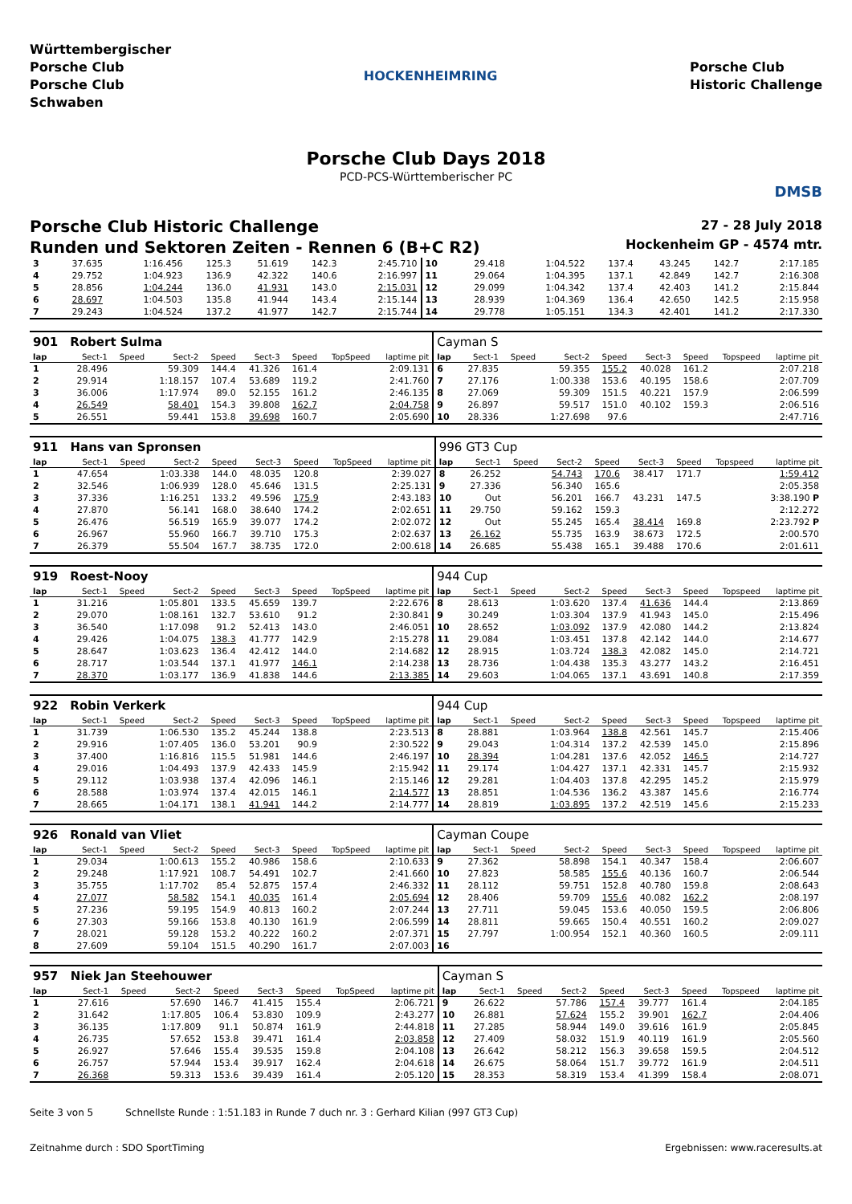Württembergischer
Porsche Club
Porsche Club
Schwaben
HOCKENHEIMRING
Porsche Club
Historic Challenge
Porsche Club Days 2018
PCD-PCS-Württemberischer PC
DMSB
Porsche Club Historic Challenge
Runden und Sektoren Zeiten - Rennen 6 (B+C R2)
27 - 28 July 2018
Hockenheim GP - 4574 mtr.
| 3 | 37.635 | | 1:16.456 | 125.3 | 51.619 | 142.3 | | 2:45.710 | 10 | 29.418 | | 1:04.522 | 137.4 | 43.245 | 142.7 | | 2:17.185 |
| 4 | 29.752 | | 1:04.923 | 136.9 | 42.322 | 140.6 | | 2:16.997 | 11 | 29.064 | | 1:04.395 | 137.1 | 42.849 | 142.7 | | 2:16.308 |
| 5 | 28.856 | | 1:04.244 | 136.0 | 41.931 | 143.0 | | 2:15.031 | 12 | 29.099 | | 1:04.342 | 137.4 | 42.403 | 141.2 | | 2:15.844 |
| 6 | 28.697 | | 1:04.503 | 135.8 | 41.944 | 143.4 | | 2:15.144 | 13 | 28.939 | | 1:04.369 | 136.4 | 42.650 | 142.5 | | 2:15.958 |
| 7 | 29.243 | | 1:04.524 | 137.2 | 41.977 | 142.7 | | 2:15.744 | 14 | 29.778 | | 1:05.151 | 134.3 | 42.401 | 141.2 | | 2:17.330 |
| 901 | Robert Sulma | | | | | | | | Cayman S | | | | | | | | |
| lap | Sect-1 | Speed | Sect-2 | Speed | Sect-3 | Speed | TopSpeed | laptime pit | lap | Sect-1 | Speed | Sect-2 | Speed | Sect-3 | Speed | Topspeed | laptime pit |
| 1 | 28.496 | | 59.309 | 144.4 | 41.326 | 161.4 | | 2:09.131 | 6 | 27.835 | | 59.355 | 155.2 | 40.028 | 161.2 | | 2:07.218 |
| 2 | 29.914 | | 1:18.157 | 107.4 | 53.689 | 119.2 | | 2:41.760 | 7 | 27.176 | | 1:00.338 | 153.6 | 40.195 | 158.6 | | 2:07.709 |
| 3 | 36.006 | | 1:17.974 | 89.0 | 52.155 | 161.2 | | 2:46.135 | 8 | 27.069 | | 59.309 | 151.5 | 40.221 | 157.9 | | 2:06.599 |
| 4 | 26.549 | | 58.401 | 154.3 | 39.808 | 162.7 | | 2:04.758 | 9 | 26.897 | | 59.517 | 151.0 | 40.102 | 159.3 | | 2:06.516 |
| 5 | 26.551 | | 59.441 | 153.8 | 39.698 | 160.7 | | 2:05.690 | 10 | 28.336 | | 1:27.698 | 97.6 | | | | 2:47.716 |
| 911 | Hans van Spronsen | | | | | | | | 996 GT3 Cup | | | | | | | | |
| lap | Sect-1 | Speed | Sect-2 | Speed | Sect-3 | Speed | TopSpeed | laptime pit | lap | Sect-1 | Speed | Sect-2 | Speed | Sect-3 | Speed | Topspeed | laptime pit |
| 1 | 47.654 | | 1:03.338 | 144.0 | 48.035 | 120.8 | | 2:39.027 | 8 | 26.252 | | 54.743 | 170.6 | 38.417 | 171.7 | | 1:59.412 |
| 2 | 32.546 | | 1:06.939 | 128.0 | 45.646 | 131.5 | | 2:25.131 | 9 | 27.336 | | 56.340 | 165.6 | | | | 2:05.358 |
| 3 | 37.336 | | 1:16.251 | 133.2 | 49.596 | 175.9 | | 2:43.183 | 10 | Out | | 56.201 | 166.7 | 43.231 | 147.5 | | 3:38.190 P |
| 4 | 27.870 | | 56.141 | 168.0 | 38.640 | 174.2 | | 2:02.651 | 11 | 29.750 | | 59.162 | 159.3 | | | | 2:12.272 |
| 5 | 26.476 | | 56.519 | 165.9 | 39.077 | 174.2 | | 2:02.072 | 12 | Out | | 55.245 | 165.4 | 38.414 | 169.8 | | 2:23.792 P |
| 6 | 26.967 | | 55.960 | 166.7 | 39.710 | 175.3 | | 2:02.637 | 13 | 26.162 | | 55.735 | 163.9 | 38.673 | 172.5 | | 2:00.570 |
| 7 | 26.379 | | 55.504 | 167.7 | 38.735 | 172.0 | | 2:00.618 | 14 | 26.685 | | 55.438 | 165.1 | 39.488 | 170.6 | | 2:01.611 |
| 919 | Roest-Nooy | | | | | | | | 944 Cup | | | | | | | | |
| lap | Sect-1 | Speed | Sect-2 | Speed | Sect-3 | Speed | TopSpeed | laptime pit | lap | Sect-1 | Speed | Sect-2 | Speed | Sect-3 | Speed | Topspeed | laptime pit |
| 1 | 31.216 | | 1:05.801 | 133.5 | 45.659 | 139.7 | | 2:22.676 | 8 | 28.613 | | 1:03.620 | 137.4 | 41.636 | 144.4 | | 2:13.869 |
| 2 | 29.070 | | 1:08.161 | 132.7 | 53.610 | 91.2 | | 2:30.841 | 9 | 30.249 | | 1:03.304 | 137.9 | 41.943 | 145.0 | | 2:15.496 |
| 3 | 36.540 | | 1:17.098 | 91.2 | 52.413 | 143.0 | | 2:46.051 | 10 | 28.652 | | 1:03.092 | 137.9 | 42.080 | 144.2 | | 2:13.824 |
| 4 | 29.426 | | 1:04.075 | 138.3 | 41.777 | 142.9 | | 2:15.278 | 11 | 29.084 | | 1:03.451 | 137.8 | 42.142 | 144.0 | | 2:14.677 |
| 5 | 28.647 | | 1:03.623 | 136.4 | 42.412 | 144.0 | | 2:14.682 | 12 | 28.915 | | 1:03.724 | 138.3 | 42.082 | 145.0 | | 2:14.721 |
| 6 | 28.717 | | 1:03.544 | 137.1 | 41.977 | 146.1 | | 2:14.238 | 13 | 28.736 | | 1:04.438 | 135.3 | 43.277 | 143.2 | | 2:16.451 |
| 7 | 28.370 | | 1:03.177 | 136.9 | 41.838 | 144.6 | | 2:13.385 | 14 | 29.603 | | 1:04.065 | 137.1 | 43.691 | 140.8 | | 2:17.359 |
| 922 | Robin Verkerk | | | | | | | | 944 Cup | | | | | | | | |
| lap | Sect-1 | Speed | Sect-2 | Speed | Sect-3 | Speed | TopSpeed | laptime pit | lap | Sect-1 | Speed | Sect-2 | Speed | Sect-3 | Speed | Topspeed | laptime pit |
| 1 | 31.739 | | 1:06.530 | 135.2 | 45.244 | 138.8 | | 2:23.513 | 8 | 28.881 | | 1:03.964 | 138.8 | 42.561 | 145.7 | | 2:15.406 |
| 2 | 29.916 | | 1:07.405 | 136.0 | 53.201 | 90.9 | | 2:30.522 | 9 | 29.043 | | 1:04.314 | 137.2 | 42.539 | 145.0 | | 2:15.896 |
| 3 | 37.400 | | 1:16.816 | 115.5 | 51.981 | 144.6 | | 2:46.197 | 10 | 28.394 | | 1:04.281 | 137.6 | 42.052 | 146.5 | | 2:14.727 |
| 4 | 29.016 | | 1:04.493 | 137.9 | 42.433 | 145.9 | | 2:15.942 | 11 | 29.174 | | 1:04.427 | 137.1 | 42.331 | 145.7 | | 2:15.932 |
| 5 | 29.112 | | 1:03.938 | 137.4 | 42.096 | 146.1 | | 2:15.146 | 12 | 29.281 | | 1:04.403 | 137.8 | 42.295 | 145.2 | | 2:15.979 |
| 6 | 28.588 | | 1:03.974 | 137.4 | 42.015 | 146.1 | | 2:14.577 | 13 | 28.851 | | 1:04.536 | 136.2 | 43.387 | 145.6 | | 2:16.774 |
| 7 | 28.665 | | 1:04.171 | 138.1 | 41.941 | 144.2 | | 2:14.777 | 14 | 28.819 | | 1:03.895 | 137.2 | 42.519 | 145.6 | | 2:15.233 |
| 926 | Ronald van Vliet | | | | | | | | Cayman Coupe | | | | | | | | |
| lap | Sect-1 | Speed | Sect-2 | Speed | Sect-3 | Speed | TopSpeed | laptime pit | lap | Sect-1 | Speed | Sect-2 | Speed | Sect-3 | Speed | Topspeed | laptime pit |
| 1 | 29.034 | | 1:00.613 | 155.2 | 40.986 | 158.6 | | 2:10.633 | 9 | 27.362 | | 58.898 | 154.1 | 40.347 | 158.4 | | 2:06.607 |
| 2 | 29.248 | | 1:17.921 | 108.7 | 54.491 | 102.7 | | 2:41.660 | 10 | 27.823 | | 58.585 | 155.6 | 40.136 | 160.7 | | 2:06.544 |
| 3 | 35.755 | | 1:17.702 | 85.4 | 52.875 | 157.4 | | 2:46.332 | 11 | 28.112 | | 59.751 | 152.8 | 40.780 | 159.8 | | 2:08.643 |
| 4 | 27.077 | | 58.582 | 154.1 | 40.035 | 161.4 | | 2:05.694 | 12 | 28.406 | | 59.709 | 155.6 | 40.082 | 162.2 | | 2:08.197 |
| 5 | 27.236 | | 59.195 | 154.9 | 40.813 | 160.2 | | 2:07.244 | 13 | 27.711 | | 59.045 | 153.6 | 40.050 | 159.5 | | 2:06.806 |
| 6 | 27.303 | | 59.166 | 153.8 | 40.130 | 161.9 | | 2:06.599 | 14 | 28.811 | | 59.665 | 150.4 | 40.551 | 160.2 | | 2:09.027 |
| 7 | 28.021 | | 59.128 | 153.2 | 40.222 | 160.2 | | 2:07.371 | 15 | 27.797 | | 1:00.954 | 152.1 | 40.360 | 160.5 | | 2:09.111 |
| 8 | 27.609 | | 59.104 | 151.5 | 40.290 | 161.7 | | 2:07.003 | 16 | | | | | | | | |
| 957 | Niek Jan Steehouwer | | | | | | | | Cayman S | | | | | | | | |
| lap | Sect-1 | Speed | Sect-2 | Speed | Sect-3 | Speed | TopSpeed | laptime pit | lap | Sect-1 | Speed | Sect-2 | Speed | Sect-3 | Speed | Topspeed | laptime pit |
| 1 | 27.616 | | 57.690 | 146.7 | 41.415 | 155.4 | | 2:06.721 | 9 | 26.622 | | 57.786 | 157.4 | 39.777 | 161.4 | | 2:04.185 |
| 2 | 31.642 | | 1:17.805 | 106.4 | 53.830 | 109.9 | | 2:43.277 | 10 | 26.881 | | 57.624 | 155.2 | 39.901 | 162.7 | | 2:04.406 |
| 3 | 36.135 | | 1:17.809 | 91.1 | 50.874 | 161.9 | | 2:44.818 | 11 | 27.285 | | 58.944 | 149.0 | 39.616 | 161.9 | | 2:05.845 |
| 4 | 26.735 | | 57.652 | 153.8 | 39.471 | 161.4 | | 2:03.858 | 12 | 27.409 | | 58.032 | 151.9 | 40.119 | 161.9 | | 2:05.560 |
| 5 | 26.927 | | 57.646 | 155.4 | 39.535 | 159.8 | | 2:04.108 | 13 | 26.642 | | 58.212 | 156.3 | 39.658 | 159.5 | | 2:04.512 |
| 6 | 26.757 | | 57.944 | 153.4 | 39.917 | 162.4 | | 2:04.618 | 14 | 26.675 | | 58.064 | 151.7 | 39.772 | 161.9 | | 2:04.511 |
| 7 | 26.368 | | 59.313 | 153.6 | 39.439 | 161.4 | | 2:05.120 | 15 | 28.353 | | 58.319 | 153.4 | 41.399 | 158.4 | | 2:08.071 |
Seite 3 von 5 Schnellste Runde : 1:51.183 in Runde 7 duch nr. 3 : Gerhard Kilian (997 GT3 Cup)
Zeitnahme durch : SDO SportTiming Ergebnissen: www.raceresults.at